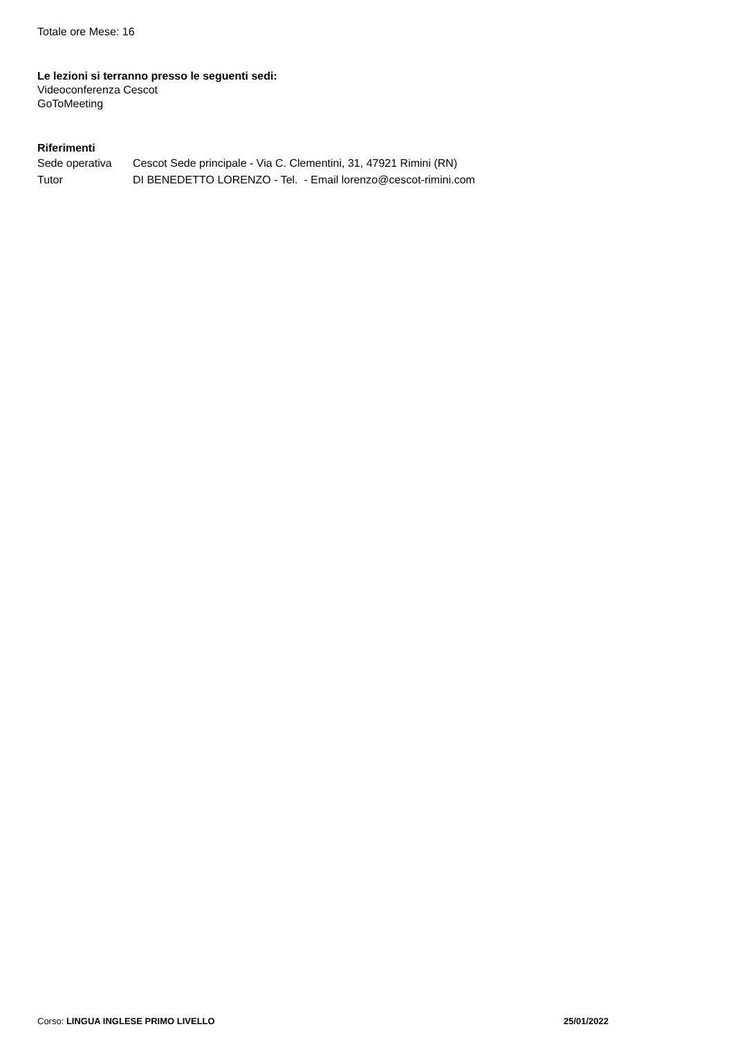Totale ore Mese: 16
Le lezioni si terranno presso le seguenti sedi:
Videoconferenza Cescot
GoToMeeting
Riferimenti
| Sede operativa | Cescot Sede principale - Via C. Clementini, 31, 47921 Rimini (RN) |
| Tutor | DI BENEDETTO LORENZO - Tel. - Email lorenzo@cescot-rimini.com |
Corso: LINGUA INGLESE PRIMO LIVELLO 25/01/2022